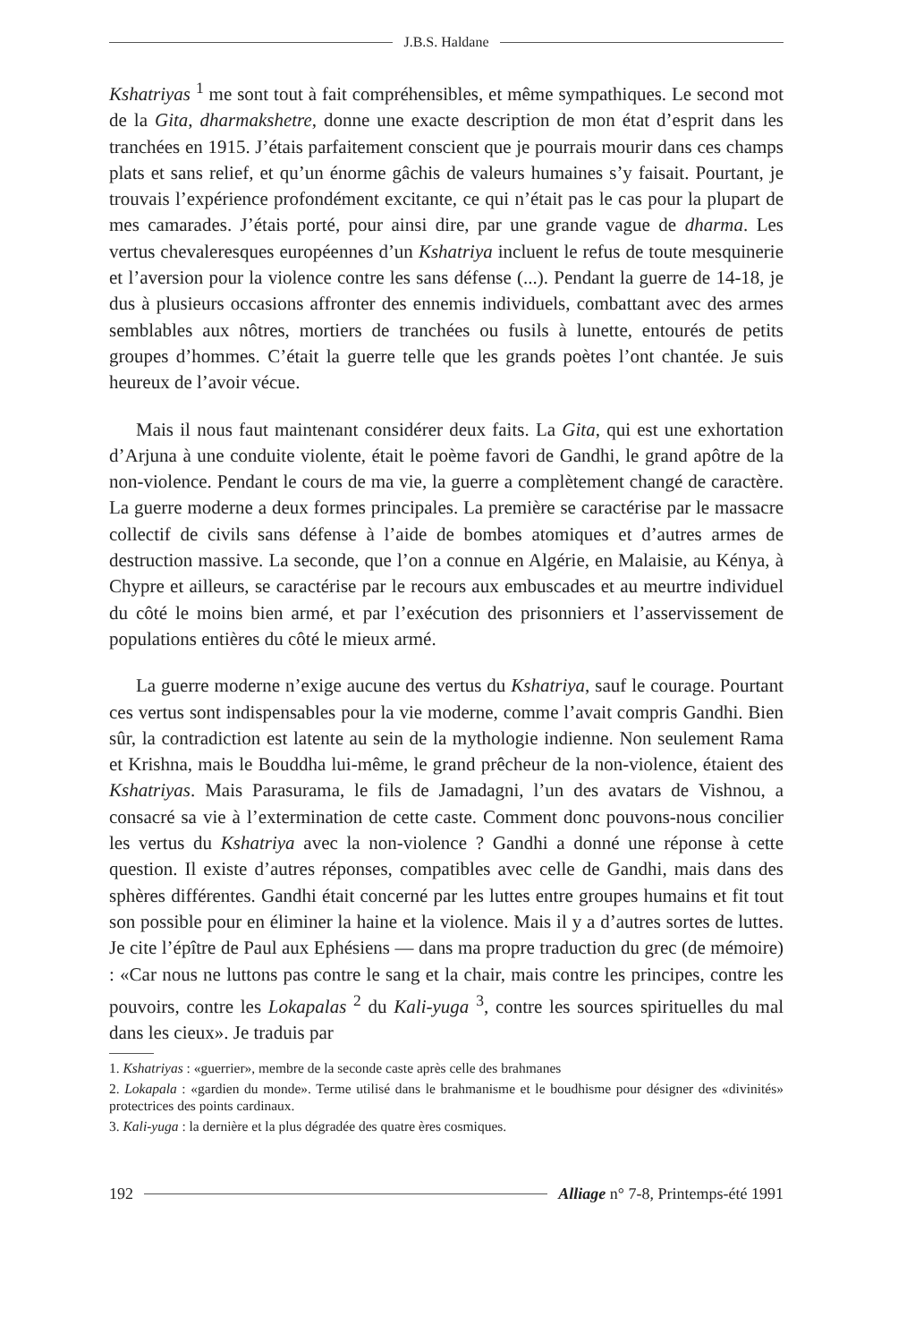J.B.S. Haldane
Kshatriyas <sup>1</sup> me sont tout à fait compréhensibles, et même sympathiques. Le second mot de la Gita, dharmakshetre, donne une exacte description de mon état d’esprit dans les tranchées en 1915. J’étais parfaitement conscient que je pourrais mourir dans ces champs plats et sans relief, et qu’un énorme gâchis de valeurs humaines s’y faisait. Pourtant, je trouvais l’expérience profondément excitante, ce qui n’était pas le cas pour la plupart de mes camarades. J’étais porté, pour ainsi dire, par une grande vague de dharma. Les vertus chevaleresques européennes d’un Kshatriya incluent le refus de toute mesquinerie et l’aversion pour la violence contre les sans défense (...). Pendant la guerre de 14-18, je dus à plusieurs occasions affronter des ennemis individuels, combattant avec des armes semblables aux nôtres, mortiers de tranchées ou fusils à lunette, entourés de petits groupes d’hommes. C’était la guerre telle que les grands poètes l’ont chantée. Je suis heureux de l’avoir vécue.
Mais il nous faut maintenant considérer deux faits. La Gita, qui est une exhortation d’Arjuna à une conduite violente, était le poème favori de Gandhi, le grand apôtre de la non-violence. Pendant le cours de ma vie, la guerre a complètement changé de caractère. La guerre moderne a deux formes principales. La première se caractérise par le massacre collectif de civils sans défense à l’aide de bombes atomiques et d’autres armes de destruction massive. La seconde, que l’on a connue en Algérie, en Malaisie, au Kénya, à Chypre et ailleurs, se caractérise par le recours aux embuscades et au meurtre individuel du côté le moins bien armé, et par l’exécution des prisonniers et l’asservissement de populations entières du côté le mieux armé.
La guerre moderne n’exige aucune des vertus du Kshatriya, sauf le courage. Pourtant ces vertus sont indispensables pour la vie moderne, comme l’avait compris Gandhi. Bien sûr, la contradiction est latente au sein de la mythologie indienne. Non seulement Rama et Krishna, mais le Bouddha lui-même, le grand prêcheur de la non-violence, étaient des Kshatriyas. Mais Parasurama, le fils de Jamadagni, l’un des avatars de Vishnou, a consacré sa vie à l’extermination de cette caste. Comment donc pouvons-nous concilier les vertus du Kshatriya avec la non-violence ? Gandhi a donné une réponse à cette question. Il existe d’autres réponses, compatibles avec celle de Gandhi, mais dans des sphères différentes. Gandhi était concerné par les luttes entre groupes humains et fit tout son possible pour en éliminer la haine et la violence. Mais il y a d’autres sortes de luttes. Je cite l’épître de Paul aux Ephésiens — dans ma propre traduction du grec (de mémoire) : «Car nous ne luttons pas contre le sang et la chair, mais contre les principes, contre les pouvoirs, contre les Lokapalas <sup>2</sup> du Kali-yuga <sup>3</sup>, contre les sources spirituelles du mal dans les cieux». Je traduis par
1. Kshatriyas : «guerrier», membre de la seconde caste après celle des brahmanes
2. Lokapala : «gardien du monde». Terme utilisé dans le brahmanisme et le boudhisme pour désigner des «divinités» protectrices des points cardinaux.
3. Kali-yuga : la dernière et la plus dégradée des quatre ères cosmiques.
192
Alliage n° 7-8, Printemps-été 1991